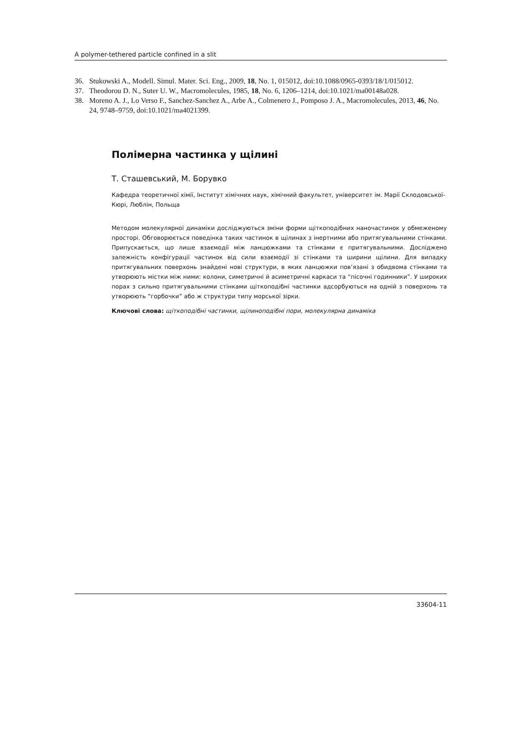A polymer-tethered particle confined in a slit
36. Stukowski A., Modell. Simul. Mater. Sci. Eng., 2009, 18, No. 1, 015012, doi:10.1088/0965-0393/18/1/015012.
37. Theodorou D. N., Suter U. W., Macromolecules, 1985, 18, No. 6, 1206–1214, doi:10.1021/ma00148a028.
38. Moreno A. J., Lo Verso F., Sanchez-Sanchez A., Arbe A., Colmenero J., Pomposo J. A., Macromolecules, 2013, 46, No. 24, 9748–9759, doi:10.1021/ma4021399.
Полімерна частинка у щілині
Т. Сташевський, М. Борувко
Кафедра теоретичної хімії, Інститут хімічних наук, хімічний факультет, університет ім. Марії Склодовської-Кюрі, Люблін, Польща
Методом молекулярної динаміки досліджуються зміни форми щіткоподібних наночастинок у обмеженому просторі. Обговорюється поведінка таких частинок в щілинах з інертними або притягувальними стінками. Припускається, що лише взаємодії між ланцюжками та стінками є притягувальними. Досліджено залежність конфігурації частинок від сили взаємодії зі стінками та ширини щілини. Для випадку притягувальних поверхонь знайдені нові структури, в яких ланцюжки пов’язані з обидвома стінками та утворюють містки між ними: колони, симетричні й асиметричні каркаси та “пісочні годинники”. У широких порах з сильно притягувальними стінками щіткоподібні частинки адсорбуються на одній з поверхонь та утворюють “горбочки” або ж структури типу морської зірки.
Ключові слова: щіткоподібні частинки, щілиноподібні пори, молекулярна динаміка
33604-11